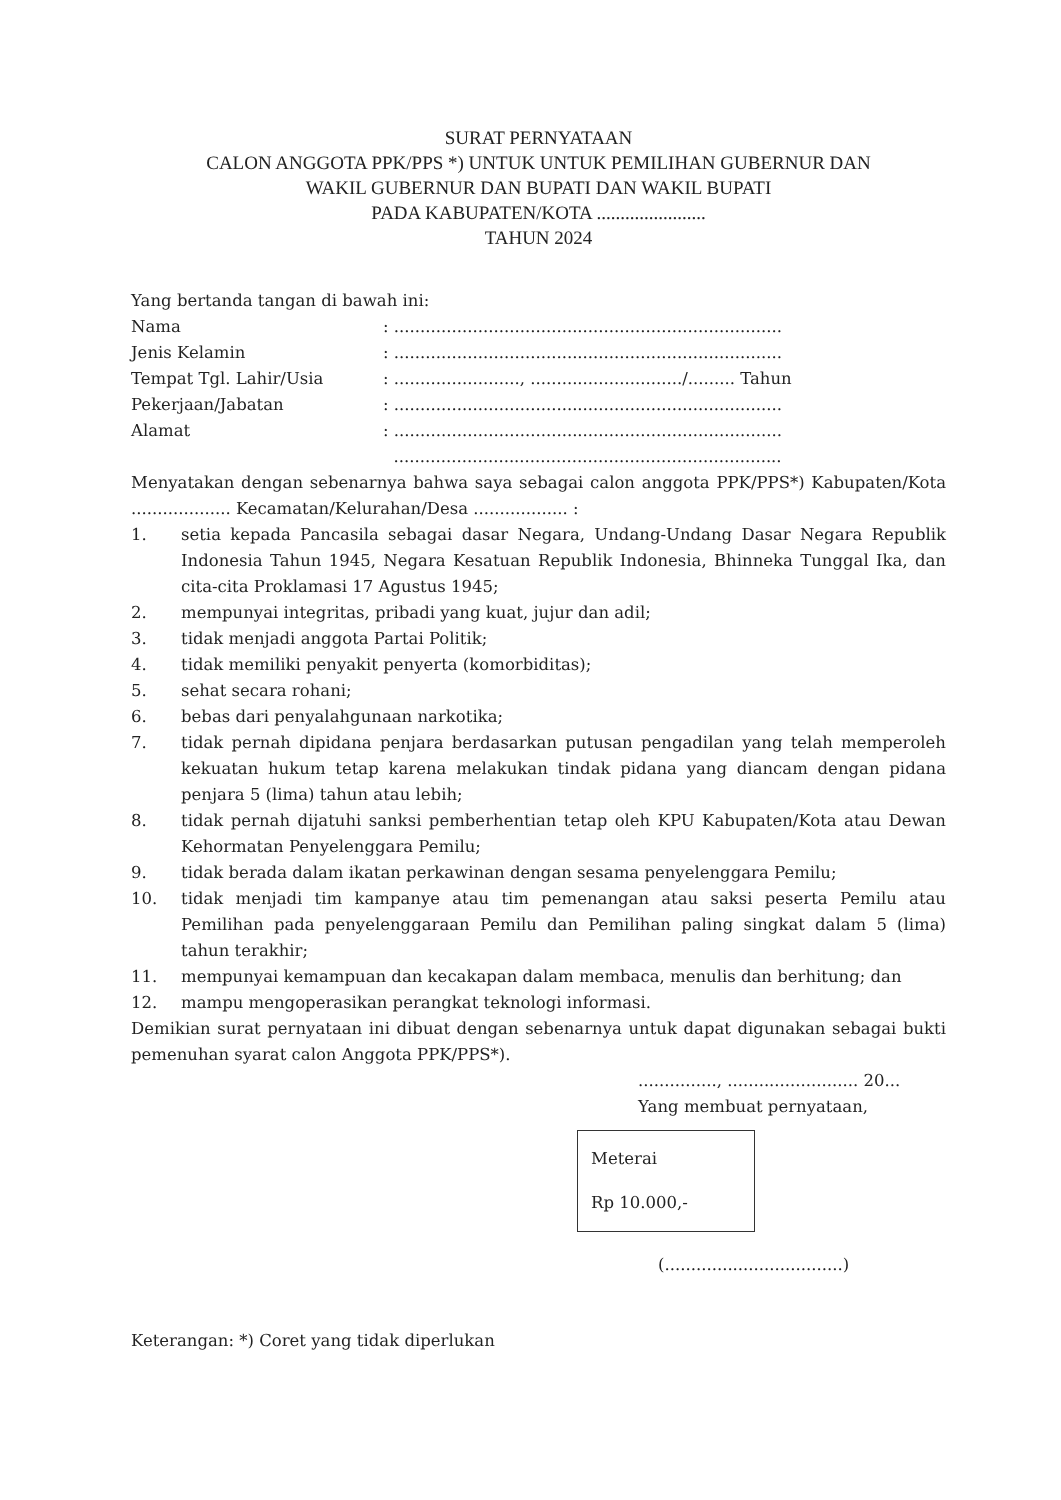SURAT PERNYATAAN
CALON ANGGOTA PPK/PPS *) UNTUK UNTUK PEMILIHAN GUBERNUR DAN
WAKIL GUBERNUR DAN BUPATI DAN WAKIL BUPATI
PADA KABUPATEN/KOTA .......................
TAHUN 2024
Yang bertanda tangan di bawah ini:
| Nama | : .......................................................................... |
| Jenis Kelamin | : .......................................................................... |
| Tempat Tgl. Lahir/Usia | : ........................, ............................./......... Tahun |
| Pekerjaan/Jabatan | : .......................................................................... |
| Alamat | : .......................................................................... .......................................................................... |
Menyatakan dengan sebenarnya bahwa saya sebagai calon anggota PPK/PPS*) Kabupaten/Kota ................... Kecamatan/Kelurahan/Desa .................. :
1. setia kepada Pancasila sebagai dasar Negara, Undang-Undang Dasar Negara Republik Indonesia Tahun 1945, Negara Kesatuan Republik Indonesia, Bhinneka Tunggal Ika, dan cita-cita Proklamasi 17 Agustus 1945;
2. mempunyai integritas, pribadi yang kuat, jujur dan adil;
3. tidak menjadi anggota Partai Politik;
4. tidak memiliki penyakit penyerta (komorbiditas);
5. sehat secara rohani;
6. bebas dari penyalahgunaan narkotika;
7. tidak pernah dipidana penjara berdasarkan putusan pengadilan yang telah memperoleh kekuatan hukum tetap karena melakukan tindak pidana yang diancam dengan pidana penjara 5 (lima) tahun atau lebih;
8. tidak pernah dijatuhi sanksi pemberhentian tetap oleh KPU Kabupaten/Kota atau Dewan Kehormatan Penyelenggara Pemilu;
9. tidak berada dalam ikatan perkawinan dengan sesama penyelenggara Pemilu;
10. tidak menjadi tim kampanye atau tim pemenangan atau saksi peserta Pemilu atau Pemilihan pada penyelenggaraan Pemilu dan Pemilihan paling singkat dalam 5 (lima) tahun terakhir;
11. mempunyai kemampuan dan kecakapan dalam membaca, menulis dan berhitung; dan
12. mampu mengoperasikan perangkat teknologi informasi.
Demikian surat pernyataan ini dibuat dengan sebenarnya untuk dapat digunakan sebagai bukti pemenuhan syarat calon Anggota PPK/PPS*).
..............., ......................... 20...
Yang membuat pernyataan,
Meterai
Rp 10.000,-
(..................................)
Keterangan: *) Coret yang tidak diperlukan